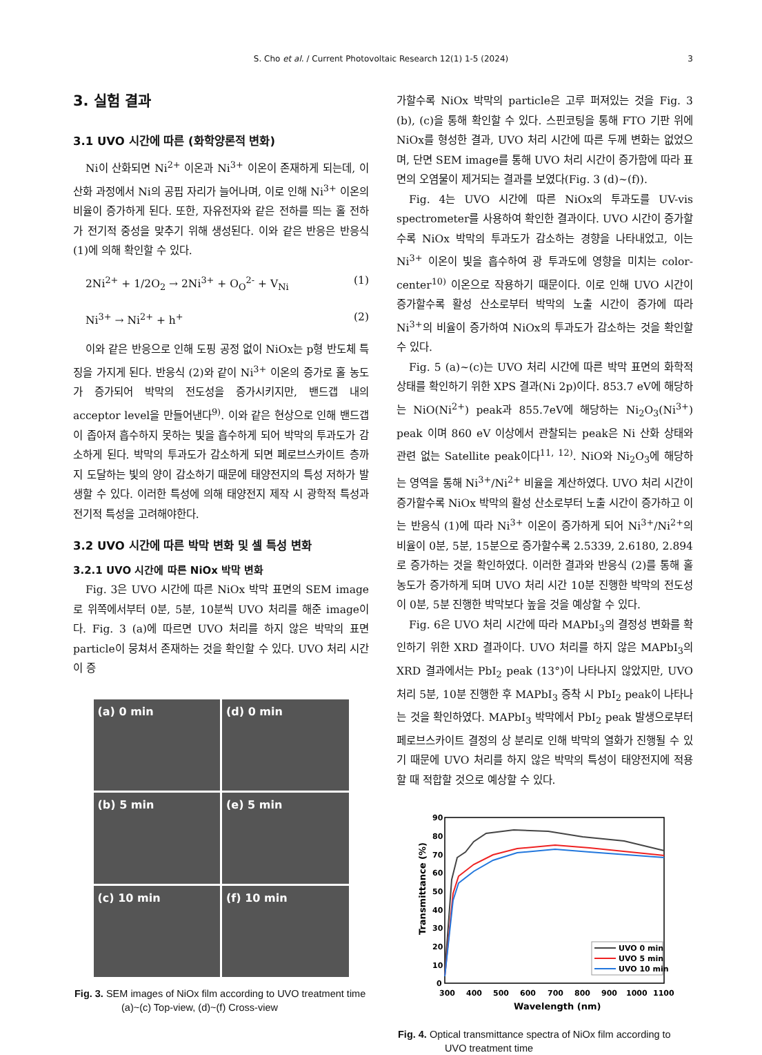S. Cho et al. / Current Photovoltaic Research 12(1) 1-5 (2024)
3
3. 실험 결과
3.1 UVO 시간에 따른 (화학양론적 변화)
Ni이 산화되면 Ni<sup>2+</sup> 이온과 Ni<sup>3+</sup> 이온이 존재하게 되는데, 이 산화 과정에서 Ni의 공핍 자리가 늘어나며, 이로 인해 Ni<sup>3+</sup> 이온의 비율이 증가하게 된다. 또한, 자유전자와 같은 전하를 띄는 홀 전하가 전기적 중성을 맞추기 위해 생성된다. 이와 같은 반응은 반응식 (1)에 의해 확인할 수 있다.
2Ni<sup>2+</sup> + 1/2O<sub>2</sub> → 2Ni<sup>3+</sup> + O<sub>O</sub><sup>2-</sup> + V<sub>Ni</sub> (1)
Ni<sup>3+</sup> → Ni<sup>2+</sup> + h<sup>+</sup> (2)
이와 같은 반응으로 인해 도핑 공정 없이 NiOx는 p형 반도체 특징을 가지게 된다. 반응식 (2)와 같이 Ni<sup>3+</sup> 이온의 증가로 홀 농도가 증가되어 박막의 전도성을 증가시키지만, 밴드갭 내의 acceptor level을 만들어낸다<sup>9)</sup>. 이와 같은 현상으로 인해 밴드갭이 좁아져 흡수하지 못하는 빛을 흡수하게 되어 박막의 투과도가 감소하게 된다. 박막의 투과도가 감소하게 되면 페로브스카이트 층까지 도달하는 빛의 양이 감소하기 때문에 태양전지의 특성 저하가 발생할 수 있다. 이러한 특성에 의해 태양전지 제작 시 광학적 특성과 전기적 특성을 고려해야한다.
3.2 UVO 시간에 따른 박막 변화 및 셀 특성 변화
3.2.1 UVO 시간에 따른 NiOx 박막 변화
Fig. 3은 UVO 시간에 따른 NiOx 박막 표면의 SEM image로 위쪽에서부터 0분, 5분, 10분씩 UVO 처리를 해준 image이다. Fig. 3 (a)에 따르면 UVO 처리를 하지 않은 박막의 표면 particle이 뭉쳐서 존재하는 것을 확인할 수 있다. UVO 처리 시간이 증
(a) 0 min
(d) 0 min
(b) 5 min
(e) 5 min
(c) 10 min
(f) 10 min
Fig. 3. SEM images of NiOx film according to UVO treatment time (a)~(c) Top-view, (d)~(f) Cross-view
가할수록 NiOx 박막의 particle은 고루 퍼져있는 것을 Fig. 3 (b), (c)을 통해 확인할 수 있다. 스핀코팅을 통해 FTO 기판 위에 NiOx를 형성한 결과, UVO 처리 시간에 따른 두께 변화는 없었으며, 단면 SEM image를 통해 UVO 처리 시간이 증가함에 따라 표면의 오염물이 제거되는 결과를 보였다(Fig. 3 (d)~(f)).
Fig. 4는 UVO 시간에 따른 NiOx의 투과도를 UV-vis spectrometer를 사용하여 확인한 결과이다. UVO 시간이 증가할수록 NiOx 박막의 투과도가 감소하는 경향을 나타내었고, 이는 Ni<sup>3+</sup> 이온이 빛을 흡수하여 광 투과도에 영향을 미치는 color- center<sup>10)</sup> 이온으로 작용하기 때문이다. 이로 인해 UVO 시간이 증가할수록 활성 산소로부터 박막의 노출 시간이 증가에 따라 Ni<sup>3+</sup>의 비율이 증가하여 NiOx의 투과도가 감소하는 것을 확인할 수 있다.
Fig. 5 (a)~(c)는 UVO 처리 시간에 따른 박막 표면의 화학적 상태를 확인하기 위한 XPS 결과(Ni 2p)이다. 853.7 eV에 해당하는 NiO(Ni<sup>2+</sup>) peak과 855.7eV에 해당하는 Ni<sub>2</sub>O<sub>3</sub>(Ni<sup>3+</sup>) peak 이며 860 eV 이상에서 관찰되는 peak은 Ni 산화 상태와 관련 없는 Satellite peak이다<sup>11, 12)</sup>. NiO와 Ni<sub>2</sub>O<sub>3</sub>에 해당하는 영역을 통해 Ni<sup>3+</sup>/Ni<sup>2+</sup> 비율을 계산하였다. UVO 처리 시간이 증가할수록 NiOx 박막의 활성 산소로부터 노출 시간이 증가하고 이는 반응식 (1)에 따라 Ni<sup>3+</sup> 이온이 증가하게 되어 Ni<sup>3+</sup>/Ni<sup>2+</sup>의 비율이 0분, 5분, 15분으로 증가할수록 2.5339, 2.6180, 2.894로 증가하는 것을 확인하였다. 이러한 결과와 반응식 (2)를 통해 홀 농도가 증가하게 되며 UVO 처리 시간 10분 진행한 박막의 전도성이 0분, 5분 진행한 박막보다 높을 것을 예상할 수 있다.
Fig. 6은 UVO 처리 시간에 따라 MAPbI<sub>3</sub>의 결정성 변화를 확인하기 위한 XRD 결과이다. UVO 처리를 하지 않은 MAPbI<sub>3</sub>의 XRD 결과에서는 PbI<sub>2</sub> peak (13°)이 나타나지 않았지만, UVO 처리 5분, 10분 진행한 후 MAPbI<sub>3</sub> 증착 시 PbI<sub>2</sub> peak이 나타나는 것을 확인하였다. MAPbI<sub>3</sub> 박막에서 PbI<sub>2</sub> peak 발생으로부터 페로브스카이트 결정의 상 분리로 인해 박막의 열화가 진행될 수 있기 때문에 UVO 처리를 하지 않은 박막의 특성이 태양전지에 적용할 때 적합할 것으로 예상할 수 있다.
90
80
70
60
50
40
30
20
10
0
300
400
500
600
700
800
900
1000
1100
Wavelength (nm)
Transmittance (%)
UVO 0 min
UVO 5 min
UVO 10 min
Fig. 4. Optical transmittance spectra of NiOx film according to UVO treatment time